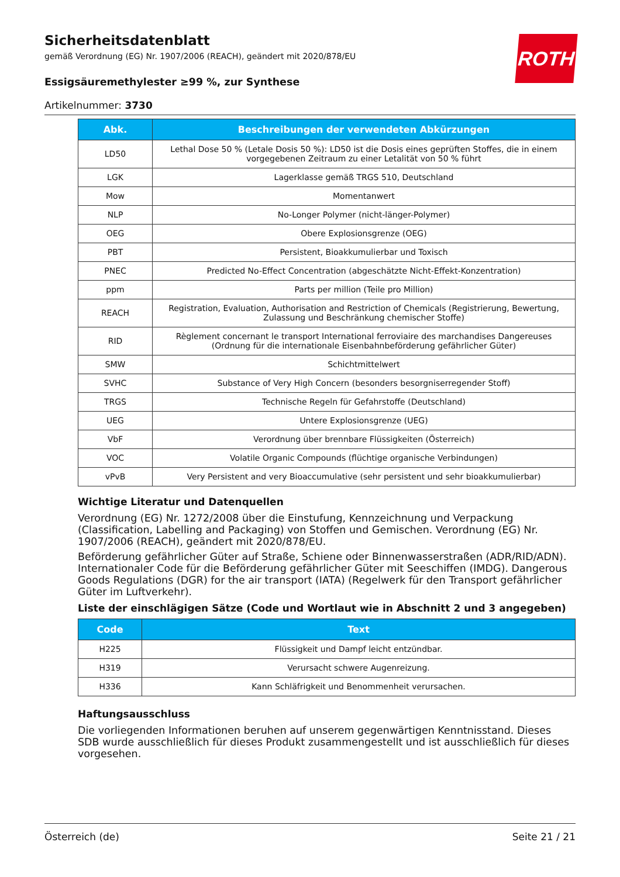ROTH
Sicherheitsdatenblatt
gemäß Verordnung (EG) Nr. 1907/2006 (REACH), geändert mit 2020/878/EU
Essigsäuremethylester ≥99 %, zur Synthese
Artikelnummer: 3730
| Abk. | Beschreibungen der verwendeten Abkürzungen |
| --- | --- |
| LD50 | Lethal Dose 50 % (Letale Dosis 50 %): LD50 ist die Dosis eines geprüften Stoffes, die in einem vorgegebenen Zeitraum zu einer Letalität von 50 % führt |
| LGK | Lagerklasse gemäß TRGS 510, Deutschland |
| Mow | Momentanwert |
| NLP | No-Longer Polymer (nicht-länger-Polymer) |
| OEG | Obere Explosionsgrenze (OEG) |
| PBT | Persistent, Bioakkumulierbar und Toxisch |
| PNEC | Predicted No-Effect Concentration (abgeschätzte Nicht-Effekt-Konzentration) |
| ppm | Parts per million (Teile pro Million) |
| REACH | Registration, Evaluation, Authorisation and Restriction of Chemicals (Registrierung, Bewertung, Zulassung und Beschränkung chemischer Stoffe) |
| RID | Règlement concernant le transport International ferroviaire des marchandises Dangereuses (Ordnung für die internationale Eisenbahnbeförderung gefährlicher Güter) |
| SMW | Schichtmittelwert |
| SVHC | Substance of Very High Concern (besonders besorgniserregender Stoff) |
| TRGS | Technische Regeln für Gefahrstoffe (Deutschland) |
| UEG | Untere Explosionsgrenze (UEG) |
| VbF | Verordnung über brennbare Flüssigkeiten (Österreich) |
| VOC | Volatile Organic Compounds (flüchtige organische Verbindungen) |
| vPvB | Very Persistent and very Bioaccumulative (sehr persistent und sehr bioakkumulierbar) |
Wichtige Literatur und Datenquellen
Verordnung (EG) Nr. 1272/2008 über die Einstufung, Kennzeichnung und Verpackung (Classification, Labelling and Packaging) von Stoffen und Gemischen. Verordnung (EG) Nr. 1907/2006 (REACH), geändert mit 2020/878/EU.
Beförderung gefährlicher Güter auf Straße, Schiene oder Binnenwasserstraßen (ADR/RID/ADN). Internationaler Code für die Beförderung gefährlicher Güter mit Seeschiffen (IMDG). Dangerous Goods Regulations (DGR) for the air transport (IATA) (Regelwerk für den Transport gefährlicher Güter im Luftverkehr).
Liste der einschlägigen Sätze (Code und Wortlaut wie in Abschnitt 2 und 3 angegeben)
| Code | Text |
| --- | --- |
| H225 | Flüssigkeit und Dampf leicht entzündbar. |
| H319 | Verursacht schwere Augenreizung. |
| H336 | Kann Schläfrigkeit und Benommenheit verursachen. |
Haftungsausschluss
Die vorliegenden Informationen beruhen auf unserem gegenwärtigen Kenntnisstand. Dieses SDB wurde ausschließlich für dieses Produkt zusammengestellt und ist ausschließlich für dieses vorgesehen.
Österreich (de) Seite 21 / 21